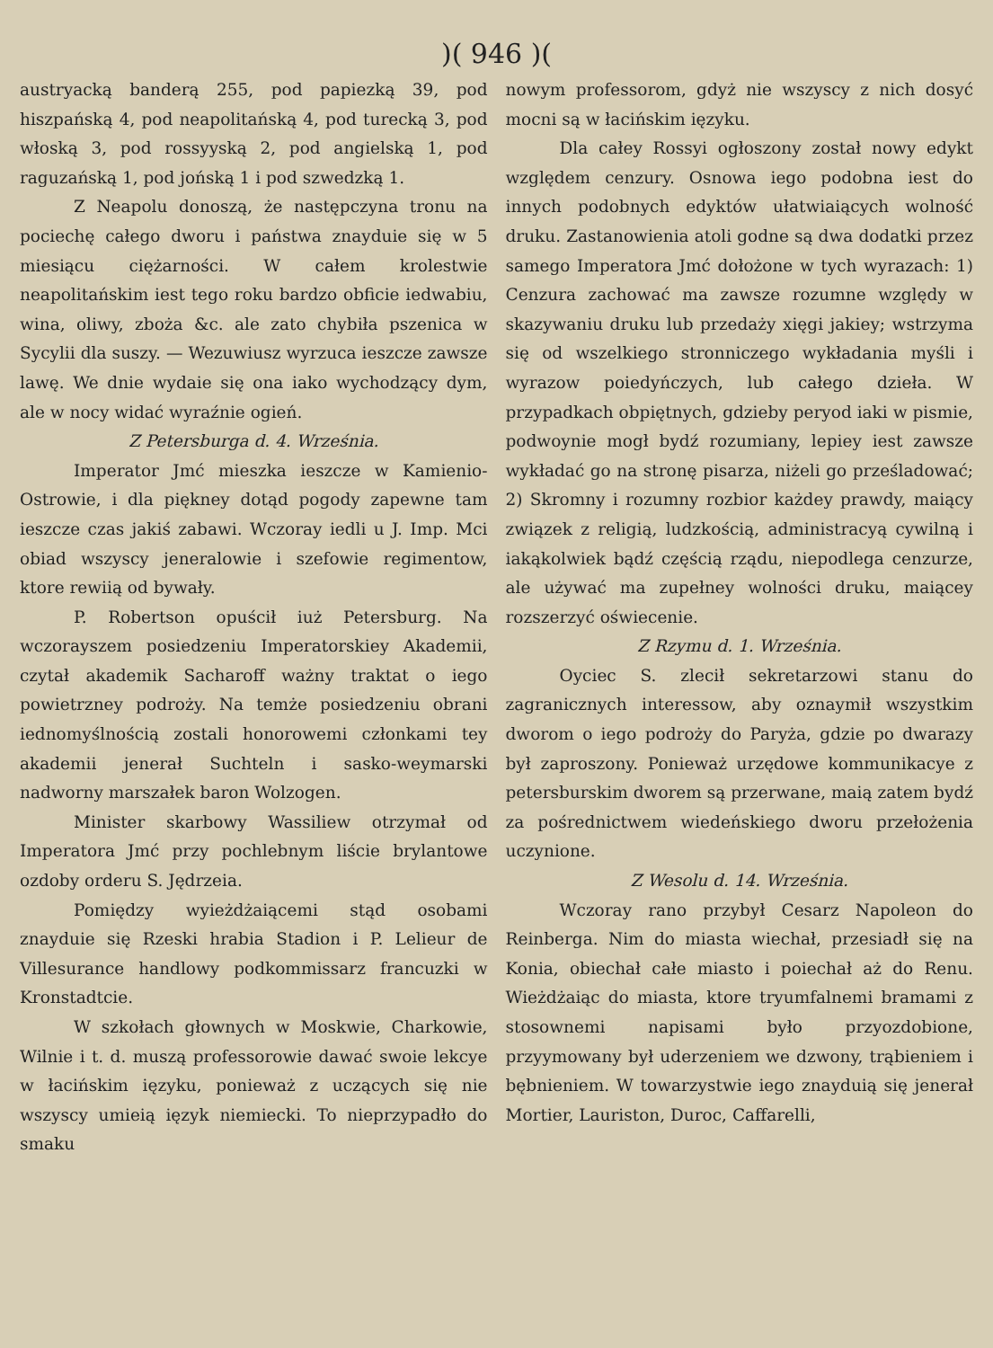)( 946 )(
austryacką banderą 255, pod papiezką 39, pod hiszpańską 4, pod neapolitańską 4, pod turecką 3, pod włoską 3, pod rossyyską 2, pod angielską 1, pod raguzańską 1, pod jońską 1 i pod szwedzką 1.
Z Neapolu donoszą, że następczyna tronu na pociechę całego dworu i państwa znayduie się w 5 miesiącu ciężarności. W całem krolestwie neapolitańskim iest tego roku bardzo obficie iedwabiu, wina, oliwy, zboża &c. ale zato chybiła pszenica w Sycylii dla suszy. — Wezuwiusz wyrzuca ieszcze zawsze lawę. We dnie wydaie się ona iako wychodzący dym, ale w nocy widać wyraźnie ogień.
Z Petersburga d. 4. Września.
Imperator Jmć mieszka ieszcze w Kamienio-Ostrowie, i dla piękney dotąd pogody zapewne tam ieszcze czas jakiś zabawi. Wczoray iedli u J. Imp. Mci obiad wszyscy jeneralowie i szefowie regimentow, ktore rewiią od bywały.
P. Robertson opuścił iuż Petersburg. Na wczorayszem posiedzeniu Imperatorskiey Akademii, czytał akademik Sacharoff ważny traktat o iego powietrzney podroży. Na temże posiedzeniu obrani iednomyślnością zostali honorowemi członkami tey akademii jenerał Suchteln i sasko-weymarski nadworny marszałek baron Wolzogen.
Minister skarbowy Wassiliew otrzymał od Imperatora Jmć przy pochlebnym liście brylantowe ozdoby orderu S. Jędrzeia.
Pomiędzy wyieżdżaiącemi stąd osobami znayduie się Rzeski hrabia Stadion i P. Lelieur de Villesurance handlowy podkommissarz francuzki w Kronstadtcie.
W szkołach głownych w Moskwie, Charkowie, Wilnie i t. d. muszą professorowie dawać swoie lekcye w łacińskim ięzyku, ponieważ z uczących się nie wszyscy umieią ięzyk niemiecki. To nieprzypadło do smaku
nowym professorom, gdyż nie wszyscy z nich dosyć mocni są w łacińskim ięzyku.
Dla całey Rossyi ogłoszony został nowy edykt względem cenzury. Osnowa iego podobna iest do innych podobnych edyktów ułatwiaiących wolność druku. Zastanowienia atoli godne są dwa dodatki przez samego Imperatora Jmć dołożone w tych wyrazach: 1) Cenzura zachować ma zawsze rozumne względy w skazywaniu druku lub przedaży xięgi jakiey; wstrzyma się od wszelkiego stronniczego wykładania myśli i wyrazow poiedyńczych, lub całego dzieła. W przypadkach obpiętnych, gdzieby peryod iaki w pismie, podwoynie mogł bydź rozumiany, lepiey iest zawsze wykładać go na stronę pisarza, niżeli go prześladować; 2) Skromny i rozumny rozbior każdey prawdy, maiący związek z religią, ludzkością, administracyą cywilną i iakąkolwiek bądź częścią rządu, niepodlega cenzurze, ale używać ma zupełney wolności druku, maiącey rozszerzyć oświecenie.
Z Rzymu d. 1. Września.
Oyciec S. zlecił sekretarzowi stanu do zagranicznych interessow, aby oznaymił wszystkim dworom o iego podroży do Paryża, gdzie po dwarazy był zaproszony. Ponieważ urzędowe kommunikacye z petersburskim dworem są przerwane, maią zatem bydź za pośrednictwem wiedeńskiego dworu przełożenia uczynione.
Z Wesolu d. 14. Września.
Wczoray rano przybył Cesarz Napoleon do Reinberga. Nim do miasta wiechał, przesiadł się na Konia, obiechał całe miasto i poiechał aż do Renu. Wieżdżaiąc do miasta, ktore tryumfalnemi bramami z stosownemi napisami było przyozdobione, przyymowany był uderzeniem we dzwony, trąbieniem i bębnieniem. W towarzystwie iego znayduią się jenerał Mortier, Lauriston, Duroc, Caffarelli,